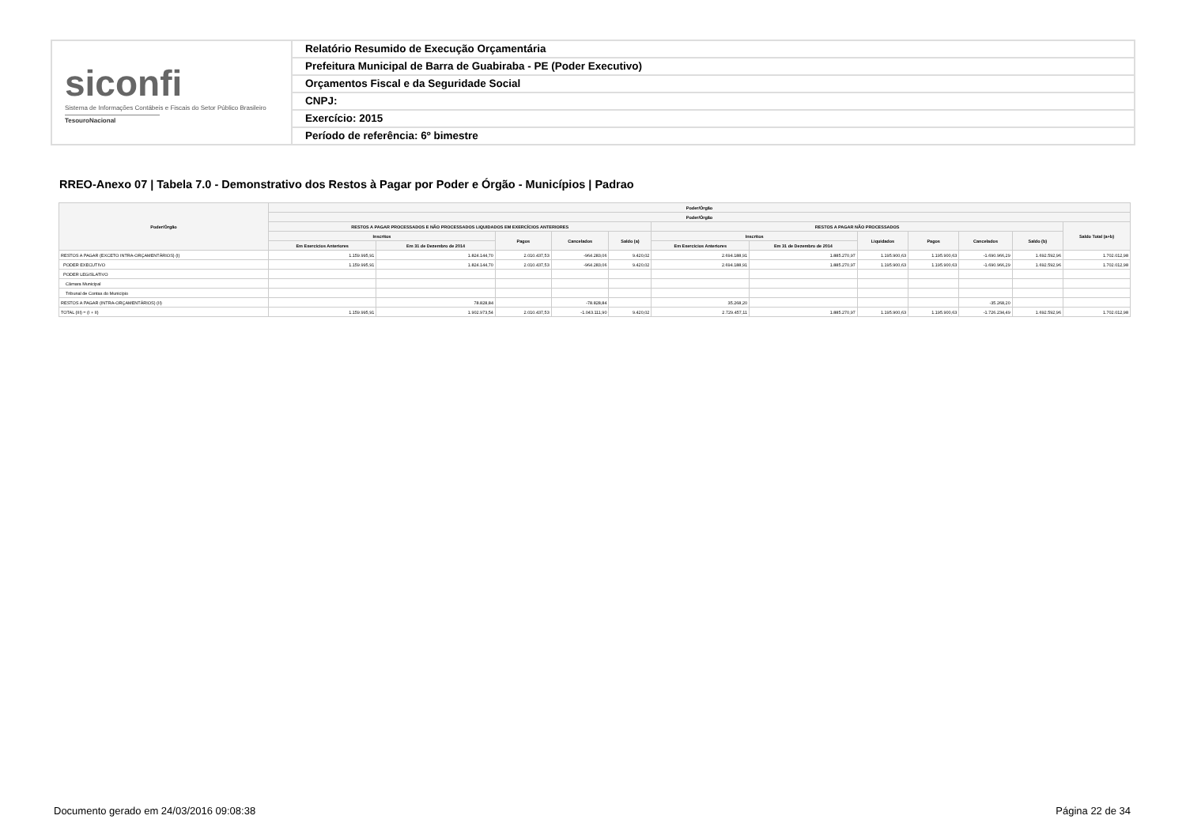siconfi
Sistema de Informações Contábeis e Fiscais do Setor Público Brasileiro
TesouroNacional
Relatório Resumido de Execução Orçamentária
Prefeitura Municipal de Barra de Guabiraba - PE (Poder Executivo)
Orçamentos Fiscal e da Seguridade Social
CNPJ:
Exercício: 2015
Período de referência: 6º bimestre
RREO-Anexo 07 | Tabela 7.0 - Demonstrativo dos Restos à Pagar por Poder e Órgão - Municípios | Padrao
| Poder/Órgão | Poder/Órgão | | | | | | | | | | | |
| --- | --- | --- | --- | --- | --- | --- | --- | --- | --- | --- | --- | --- |
| | Poder/Órgão | | | | | | | | | | | |
| | RESTOS A PAGAR PROCESSADOS E NÃO PROCESSADOS LIQUIDADOS EM EXERCÍCIOS ANTERIORES | | | | | RESTOS A PAGAR NÃO PROCESSADOS | | | | | | Saldo Total (a+b) |
| | Inscritos | | Pagos | Cancelados | Saldo (a) | Inscritos | | Liquidados | Pagos | Cancelados | Saldo (b) | |
| | Em Exercícios Anteriores | Em 31 de Dezembro de 2014 | | | | Em Exercícios Anteriores | Em 31 de Dezembro de 2014 | | | | | |
| RESTOS A PAGAR (EXCETO INTRA-ORÇAMENTÁRIOS) (I) | 1.159.995,91 | 1.824.144,70 | 2.010.437,53 | -964.283,06 | 9.420,02 | 2.694.188,91 | 1.885.270,97 | 1.195.900,63 | 1.195.900,63 | -1.690.966,29 | 1.692.592,96 | 1.702.012,98 |
| PODER EXECUTIVO | 1.159.995,91 | 1.824.144,70 | 2.010.437,53 | -964.283,06 | 9.420,02 | 2.694.188,91 | 1.885.270,97 | 1.195.900,63 | 1.195.900,63 | -1.690.966,29 | 1.692.592,96 | 1.702.012,98 |
| PODER LEGISLATIVO | | | | | | | | | | | | |
| Câmara Municipal | | | | | | | | | | | | |
| Tribunal de Contas do Município | | | | | | | | | | | | |
| RESTOS A PAGAR (INTRA-ORÇAMENTÁRIOS) (II) | | 78.828,84 | | -78.828,84 | | 35.268,20 | | | | -35.268,20 | | |
| TOTAL (III) = (I + II) | 1.159.995,91 | 1.902.973,54 | 2.010.437,53 | -1.043.111,90 | 9.420,02 | 2.729.457,11 | 1.885.270,97 | 1.195.900,63 | 1.195.900,63 | -1.726.234,49 | 1.692.592,96 | 1.702.012,98 |
Documento gerado em 24/03/2016 09:08:38
Página 22 de 34